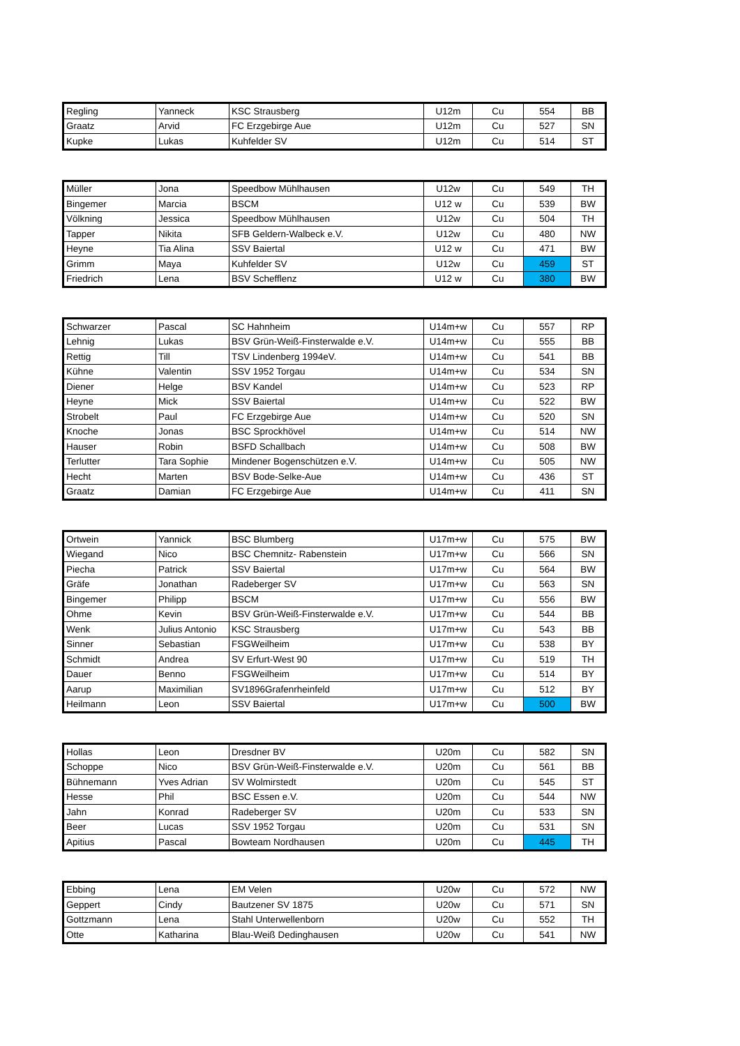| Regling | Yanneck | KSC Strausberg | U12m | Cu | 554 | BB |
| Graatz | Arvid | FC Erzgebirge Aue | U12m | Cu | 527 | SN |
| Kupke | Lukas | Kuhfelder SV | U12m | Cu | 514 | ST |
| Müller | Jona | Speedbow Mühlhausen | U12w | Cu | 549 | TH |
| Bingemer | Marcia | BSCM | U12 w | Cu | 539 | BW |
| Völkning | Jessica | Speedbow Mühlhausen | U12w | Cu | 504 | TH |
| Tapper | Nikita | SFB Geldern-Walbeck e.V. | U12w | Cu | 480 | NW |
| Heyne | Tia Alina | SSV Baiertal | U12 w | Cu | 471 | BW |
| Grimm | Maya | Kuhfelder SV | U12w | Cu | 459 | ST |
| Friedrich | Lena | BSV Schefflenz | U12 w | Cu | 380 | BW |
| Schwarzer | Pascal | SC Hahnheim | U14m+w | Cu | 557 | RP |
| Lehnig | Lukas | BSV Grün-Weiß-Finsterwalde e.V. | U14m+w | Cu | 555 | BB |
| Rettig | Till | TSV Lindenberg 1994eV. | U14m+w | Cu | 541 | BB |
| Kühne | Valentin | SSV 1952 Torgau | U14m+w | Cu | 534 | SN |
| Diener | Helge | BSV Kandel | U14m+w | Cu | 523 | RP |
| Heyne | Mick | SSV Baiertal | U14m+w | Cu | 522 | BW |
| Strobelt | Paul | FC Erzgebirge Aue | U14m+w | Cu | 520 | SN |
| Knoche | Jonas | BSC Sprockhövel | U14m+w | Cu | 514 | NW |
| Hauser | Robin | BSFD Schallbach | U14m+w | Cu | 508 | BW |
| Terlutter | Tara Sophie | Mindener Bogenschützen e.V. | U14m+w | Cu | 505 | NW |
| Hecht | Marten | BSV Bode-Selke-Aue | U14m+w | Cu | 436 | ST |
| Graatz | Damian | FC Erzgebirge Aue | U14m+w | Cu | 411 | SN |
| Ortwein | Yannick | BSC Blumberg | U17m+w | Cu | 575 | BW |
| Wiegand | Nico | BSC Chemnitz- Rabenstein | U17m+w | Cu | 566 | SN |
| Piecha | Patrick | SSV Baiertal | U17m+w | Cu | 564 | BW |
| Gräfe | Jonathan | Radeberger SV | U17m+w | Cu | 563 | SN |
| Bingemer | Philipp | BSCM | U17m+w | Cu | 556 | BW |
| Ohme | Kevin | BSV Grün-Weiß-Finsterwalde e.V. | U17m+w | Cu | 544 | BB |
| Wenk | Julius Antonio | KSC Strausberg | U17m+w | Cu | 543 | BB |
| Sinner | Sebastian | FSGWeilheim | U17m+w | Cu | 538 | BY |
| Schmidt | Andrea | SV Erfurt-West 90 | U17m+w | Cu | 519 | TH |
| Dauer | Benno | FSGWeilheim | U17m+w | Cu | 514 | BY |
| Aarup | Maximilian | SV1896Grafenrheinfeld | U17m+w | Cu | 512 | BY |
| Heilmann | Leon | SSV Baiertal | U17m+w | Cu | 500 | BW |
| Hollas | Leon | Dresdner BV | U20m | Cu | 582 | SN |
| Schoppe | Nico | BSV Grün-Weiß-Finsterwalde e.V. | U20m | Cu | 561 | BB |
| Bühnemann | Yves Adrian | SV Wolmirstedt | U20m | Cu | 545 | ST |
| Hesse | Phil | BSC Essen e.V. | U20m | Cu | 544 | NW |
| Jahn | Konrad | Radeberger SV | U20m | Cu | 533 | SN |
| Beer | Lucas | SSV 1952 Torgau | U20m | Cu | 531 | SN |
| Apitius | Pascal | Bowteam Nordhausen | U20m | Cu | 445 | TH |
| Ebbing | Lena | EM Velen | U20w | Cu | 572 | NW |
| Geppert | Cindy | Bautzener SV 1875 | U20w | Cu | 571 | SN |
| Gottzmann | Lena | Stahl Unterwellenborn | U20w | Cu | 552 | TH |
| Otte | Katharina | Blau-Weiß Dedinghausen | U20w | Cu | 541 | NW |